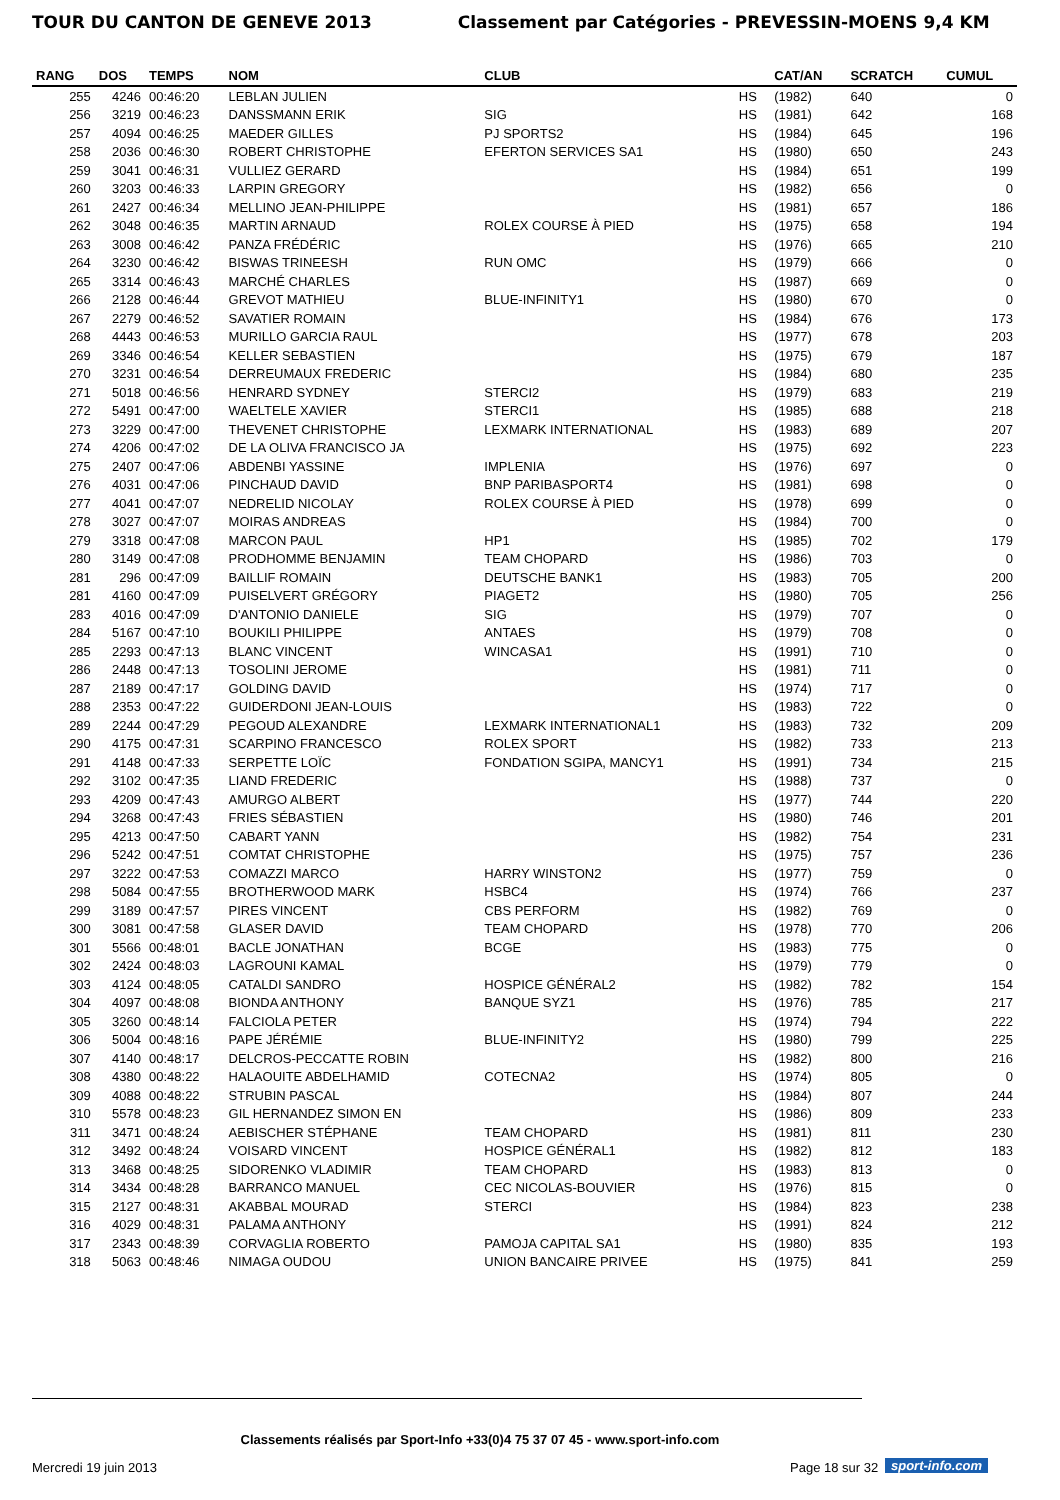TOUR DU CANTON DE GENEVE 2013 Classement par Catégories - PREVESSIN-MOENS 9,4 KM
| RANG | DOS | TEMPS | NOM | CLUB | | CAT/AN | SCRATCH | CUMUL |
| --- | --- | --- | --- | --- | --- | --- | --- | --- |
| 255 | 4246 | 00:46:20 | LEBLAN JULIEN | | HS | (1982) | 640 | 0 |
| 256 | 3219 | 00:46:23 | DANSSMANN ERIK | SIG | HS | (1981) | 642 | 168 |
| 257 | 4094 | 00:46:25 | MAEDER GILLES | PJ SPORTS2 | HS | (1984) | 645 | 196 |
| 258 | 2036 | 00:46:30 | ROBERT CHRISTOPHE | EFERTON SERVICES SA1 | HS | (1980) | 650 | 243 |
| 259 | 3041 | 00:46:31 | VULLIEZ GERARD | | HS | (1984) | 651 | 199 |
| 260 | 3203 | 00:46:33 | LARPIN GREGORY | | HS | (1982) | 656 | 0 |
| 261 | 2427 | 00:46:34 | MELLINO JEAN-PHILIPPE | | HS | (1981) | 657 | 186 |
| 262 | 3048 | 00:46:35 | MARTIN ARNAUD | ROLEX COURSE À PIED | HS | (1975) | 658 | 194 |
| 263 | 3008 | 00:46:42 | PANZA FRÉDÉRIC | | HS | (1976) | 665 | 210 |
| 264 | 3230 | 00:46:42 | BISWAS TRINEESH | RUN OMC | HS | (1979) | 666 | 0 |
| 265 | 3314 | 00:46:43 | MARCHÉ CHARLES | | HS | (1987) | 669 | 0 |
| 266 | 2128 | 00:46:44 | GREVOT MATHIEU | BLUE-INFINITY1 | HS | (1980) | 670 | 0 |
| 267 | 2279 | 00:46:52 | SAVATIER ROMAIN | | HS | (1984) | 676 | 173 |
| 268 | 4443 | 00:46:53 | MURILLO GARCIA RAUL | | HS | (1977) | 678 | 203 |
| 269 | 3346 | 00:46:54 | KELLER SEBASTIEN | | HS | (1975) | 679 | 187 |
| 270 | 3231 | 00:46:54 | DERREUMAUX FREDERIC | | HS | (1984) | 680 | 235 |
| 271 | 5018 | 00:46:56 | HENRARD SYDNEY | STERCI2 | HS | (1979) | 683 | 219 |
| 272 | 5491 | 00:47:00 | WAELTELE XAVIER | STERCI1 | HS | (1985) | 688 | 218 |
| 273 | 3229 | 00:47:00 | THEVENET CHRISTOPHE | LEXMARK INTERNATIONAL | HS | (1983) | 689 | 207 |
| 274 | 4206 | 00:47:02 | DE LA OLIVA FRANCISCO JA | | HS | (1975) | 692 | 223 |
| 275 | 2407 | 00:47:06 | ABDENBI YASSINE | IMPLENIA | HS | (1976) | 697 | 0 |
| 276 | 4031 | 00:47:06 | PINCHAUD DAVID | BNP PARIBASPORT4 | HS | (1981) | 698 | 0 |
| 277 | 4041 | 00:47:07 | NEDRELID NICOLAY | ROLEX COURSE À PIED | HS | (1978) | 699 | 0 |
| 278 | 3027 | 00:47:07 | MOIRAS ANDREAS | | HS | (1984) | 700 | 0 |
| 279 | 3318 | 00:47:08 | MARCON PAUL | HP1 | HS | (1985) | 702 | 179 |
| 280 | 3149 | 00:47:08 | PRODHOMME BENJAMIN | TEAM CHOPARD | HS | (1986) | 703 | 0 |
| 281 | 296 | 00:47:09 | BAILLIF ROMAIN | DEUTSCHE BANK1 | HS | (1983) | 705 | 200 |
| 281 | 4160 | 00:47:09 | PUISELVERT GRÉGORY | PIAGET2 | HS | (1980) | 705 | 256 |
| 283 | 4016 | 00:47:09 | D'ANTONIO DANIELE | SIG | HS | (1979) | 707 | 0 |
| 284 | 5167 | 00:47:10 | BOUKILI PHILIPPE | ANTAES | HS | (1979) | 708 | 0 |
| 285 | 2293 | 00:47:13 | BLANC VINCENT | WINCASA1 | HS | (1991) | 710 | 0 |
| 286 | 2448 | 00:47:13 | TOSOLINI JEROME | | HS | (1981) | 711 | 0 |
| 287 | 2189 | 00:47:17 | GOLDING DAVID | | HS | (1974) | 717 | 0 |
| 288 | 2353 | 00:47:22 | GUIDERDONI JEAN-LOUIS | | HS | (1983) | 722 | 0 |
| 289 | 2244 | 00:47:29 | PEGOUD ALEXANDRE | LEXMARK INTERNATIONAL1 | HS | (1983) | 732 | 209 |
| 290 | 4175 | 00:47:31 | SCARPINO FRANCESCO | ROLEX SPORT | HS | (1982) | 733 | 213 |
| 291 | 4148 | 00:47:33 | SERPETTE LOÏC | FONDATION SGIPA, MANCY1 | HS | (1991) | 734 | 215 |
| 292 | 3102 | 00:47:35 | LIAND FREDERIC | | HS | (1988) | 737 | 0 |
| 293 | 4209 | 00:47:43 | AMURGO ALBERT | | HS | (1977) | 744 | 220 |
| 294 | 3268 | 00:47:43 | FRIES SÉBASTIEN | | HS | (1980) | 746 | 201 |
| 295 | 4213 | 00:47:50 | CABART YANN | | HS | (1982) | 754 | 231 |
| 296 | 5242 | 00:47:51 | COMTAT CHRISTOPHE | | HS | (1975) | 757 | 236 |
| 297 | 3222 | 00:47:53 | COMAZZI MARCO | HARRY WINSTON2 | HS | (1977) | 759 | 0 |
| 298 | 5084 | 00:47:55 | BROTHERWOOD MARK | HSBC4 | HS | (1974) | 766 | 237 |
| 299 | 3189 | 00:47:57 | PIRES VINCENT | CBS PERFORM | HS | (1982) | 769 | 0 |
| 300 | 3081 | 00:47:58 | GLASER DAVID | TEAM CHOPARD | HS | (1978) | 770 | 206 |
| 301 | 5566 | 00:48:01 | BACLE JONATHAN | BCGE | HS | (1983) | 775 | 0 |
| 302 | 2424 | 00:48:03 | LAGROUNI KAMAL | | HS | (1979) | 779 | 0 |
| 303 | 4124 | 00:48:05 | CATALDI SANDRO | HOSPICE GÉNÉRAL2 | HS | (1982) | 782 | 154 |
| 304 | 4097 | 00:48:08 | BIONDA ANTHONY | BANQUE SYZ1 | HS | (1976) | 785 | 217 |
| 305 | 3260 | 00:48:14 | FALCIOLA PETER | | HS | (1974) | 794 | 222 |
| 306 | 5004 | 00:48:16 | PAPE JÉRÉMIE | BLUE-INFINITY2 | HS | (1980) | 799 | 225 |
| 307 | 4140 | 00:48:17 | DELCROS-PECCATTE ROBIN | | HS | (1982) | 800 | 216 |
| 308 | 4380 | 00:48:22 | HALAOUITE ABDELHAMID | COTECNA2 | HS | (1974) | 805 | 0 |
| 309 | 4088 | 00:48:22 | STRUBIN PASCAL | | HS | (1984) | 807 | 244 |
| 310 | 5578 | 00:48:23 | GIL HERNANDEZ SIMON EN | | HS | (1986) | 809 | 233 |
| 311 | 3471 | 00:48:24 | AEBISCHER STÉPHANE | TEAM CHOPARD | HS | (1981) | 811 | 230 |
| 312 | 3492 | 00:48:24 | VOISARD VINCENT | HOSPICE GÉNÉRAL1 | HS | (1982) | 812 | 183 |
| 313 | 3468 | 00:48:25 | SIDORENKO VLADIMIR | TEAM CHOPARD | HS | (1983) | 813 | 0 |
| 314 | 3434 | 00:48:28 | BARRANCO MANUEL | CEC NICOLAS-BOUVIER | HS | (1976) | 815 | 0 |
| 315 | 2127 | 00:48:31 | AKABBAL MOURAD | STERCI | HS | (1984) | 823 | 238 |
| 316 | 4029 | 00:48:31 | PALAMA ANTHONY | | HS | (1991) | 824 | 212 |
| 317 | 2343 | 00:48:39 | CORVAGLIA ROBERTO | PAMOJA CAPITAL SA1 | HS | (1980) | 835 | 193 |
| 318 | 5063 | 00:48:46 | NIMAGA OUDOU | UNION BANCAIRE PRIVEE | HS | (1975) | 841 | 259 |
Classements réalisés par Sport-Info +33(0)4 75 37 07 45 - www.sport-info.com
Mercredi 19 juin 2013 Page 18 sur 32 sport-info.com